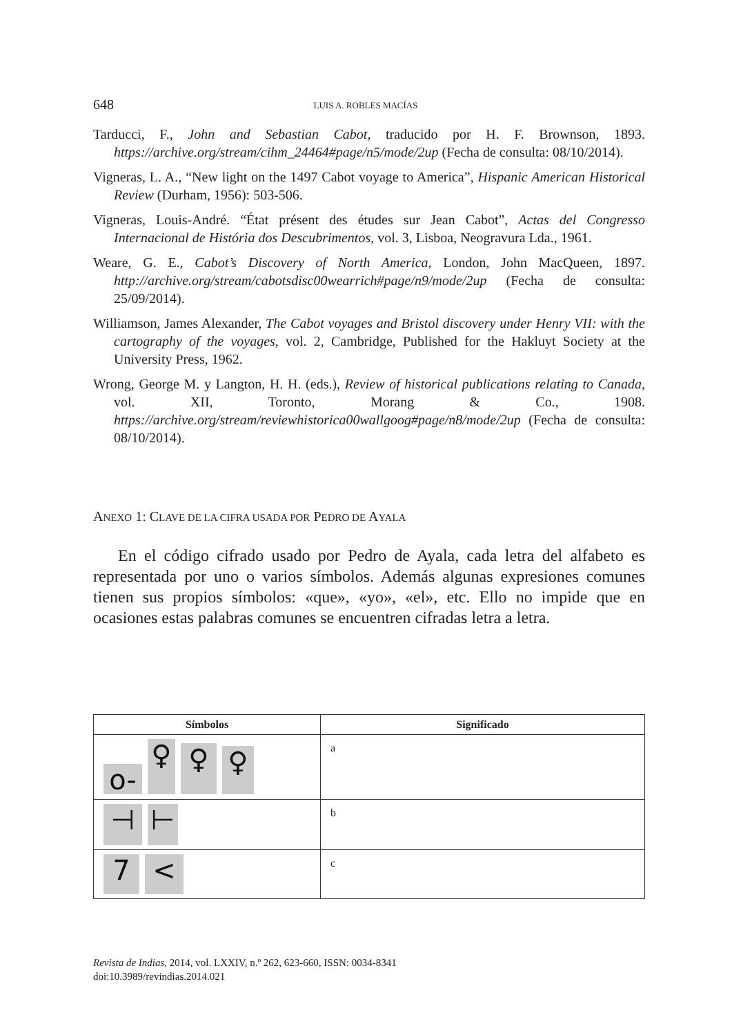648 LUIS A. ROBLES MACÍAS
Tarducci, F., John and Sebastian Cabot, traducido por H. F. Brownson, 1893. https://archive.org/stream/cihm_24464#page/n5/mode/2up (Fecha de consulta: 08/10/2014).
Vigneras, L. A., “New light on the 1497 Cabot voyage to America”, Hispanic American Historical Review (Durham, 1956): 503-506.
Vigneras, Louis-André. “État présent des études sur Jean Cabot”, Actas del Congresso Internacional de História dos Descubrimentos, vol. 3, Lisboa, Neogravura Lda., 1961.
Weare, G. E., Cabot’s Discovery of North America, London, John MacQueen, 1897. http://archive.org/stream/cabotsdisc00wearrich#page/n9/mode/2up (Fecha de consulta: 25/09/2014).
Williamson, James Alexander, The Cabot voyages and Bristol discovery under Henry VII: with the cartography of the voyages, vol. 2, Cambridge, Published for the Hakluyt Society at the University Press, 1962.
Wrong, George M. y Langton, H. H. (eds.), Review of historical publications relating to Canada, vol. XII, Toronto, Morang & Co., 1908. https://archive.org/stream/reviewhistorica00wallgoog#page/n8/mode/2up (Fecha de consulta: 08/10/2014).
ANEXO 1: CLAVE DE LA CIFRA USADA POR PEDRO DE AYALA
En el código cifrado usado por Pedro de Ayala, cada letra del alfabeto es representada por uno o varios símbolos. Además algunas expresiones comunes tienen sus propios símbolos: «que», «yo», «el», etc. Ello no impide que en ocasiones estas palabras comunes se encuentren cifradas letra a letra.
| Símbolos | Significado |
| --- | --- |
| o- ♀ ♀ ♀ | a |
| ⊣ ⊢ | b |
| 7 < | c |
Revista de Indias, 2014, vol. LXXIV, n.º 262, 623-660, ISSN: 0034-8341
doi:10.3989/revindias.2014.021